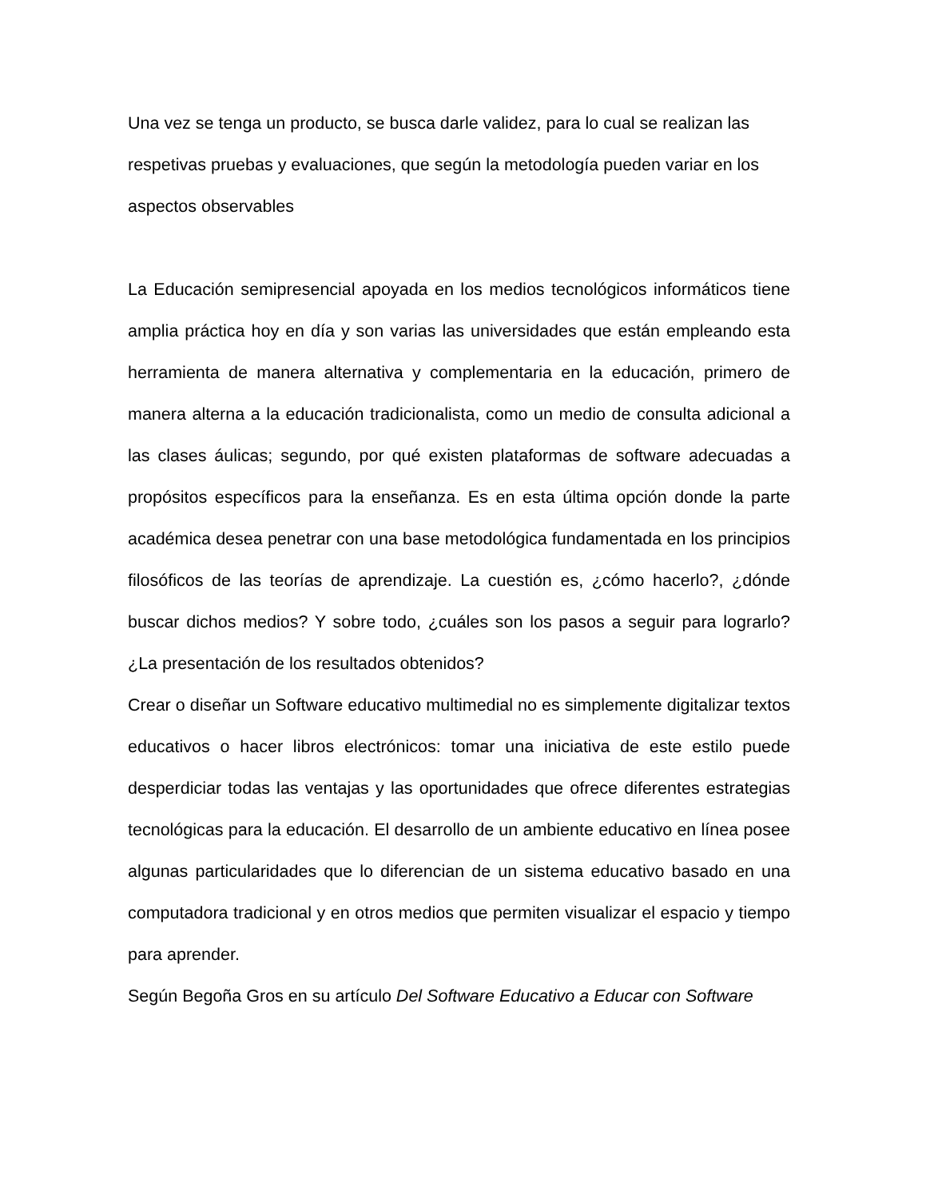Una vez se tenga un producto, se busca darle validez, para lo cual se realizan las respetivas pruebas y evaluaciones, que según la metodología pueden variar en los aspectos observables
La Educación semipresencial apoyada en los medios tecnológicos informáticos tiene amplia práctica hoy en día y son varias las universidades que están empleando esta herramienta de manera alternativa y complementaria en la educación, primero de manera alterna a la educación tradicionalista, como un medio de consulta adicional a las clases áulicas; segundo, por qué existen plataformas de software adecuadas a propósitos específicos para la enseñanza. Es en esta última opción donde la parte académica desea penetrar con una base metodológica fundamentada en los principios filosóficos de las teorías de aprendizaje. La cuestión es, ¿cómo hacerlo?, ¿dónde buscar dichos medios? Y sobre todo, ¿cuáles son los pasos a seguir para lograrlo? ¿La presentación de los resultados obtenidos?
Crear o diseñar un Software educativo multimedial no es simplemente digitalizar textos educativos o hacer libros electrónicos: tomar una iniciativa de este estilo puede desperdiciar todas las ventajas y las oportunidades que ofrece diferentes estrategias tecnológicas para la educación. El desarrollo de un ambiente educativo en línea posee algunas particularidades que lo diferencian de un sistema educativo basado en una computadora tradicional y en otros medios que permiten visualizar el espacio y tiempo para aprender.
Según Begoña Gros en su artículo Del Software Educativo a Educar con Software